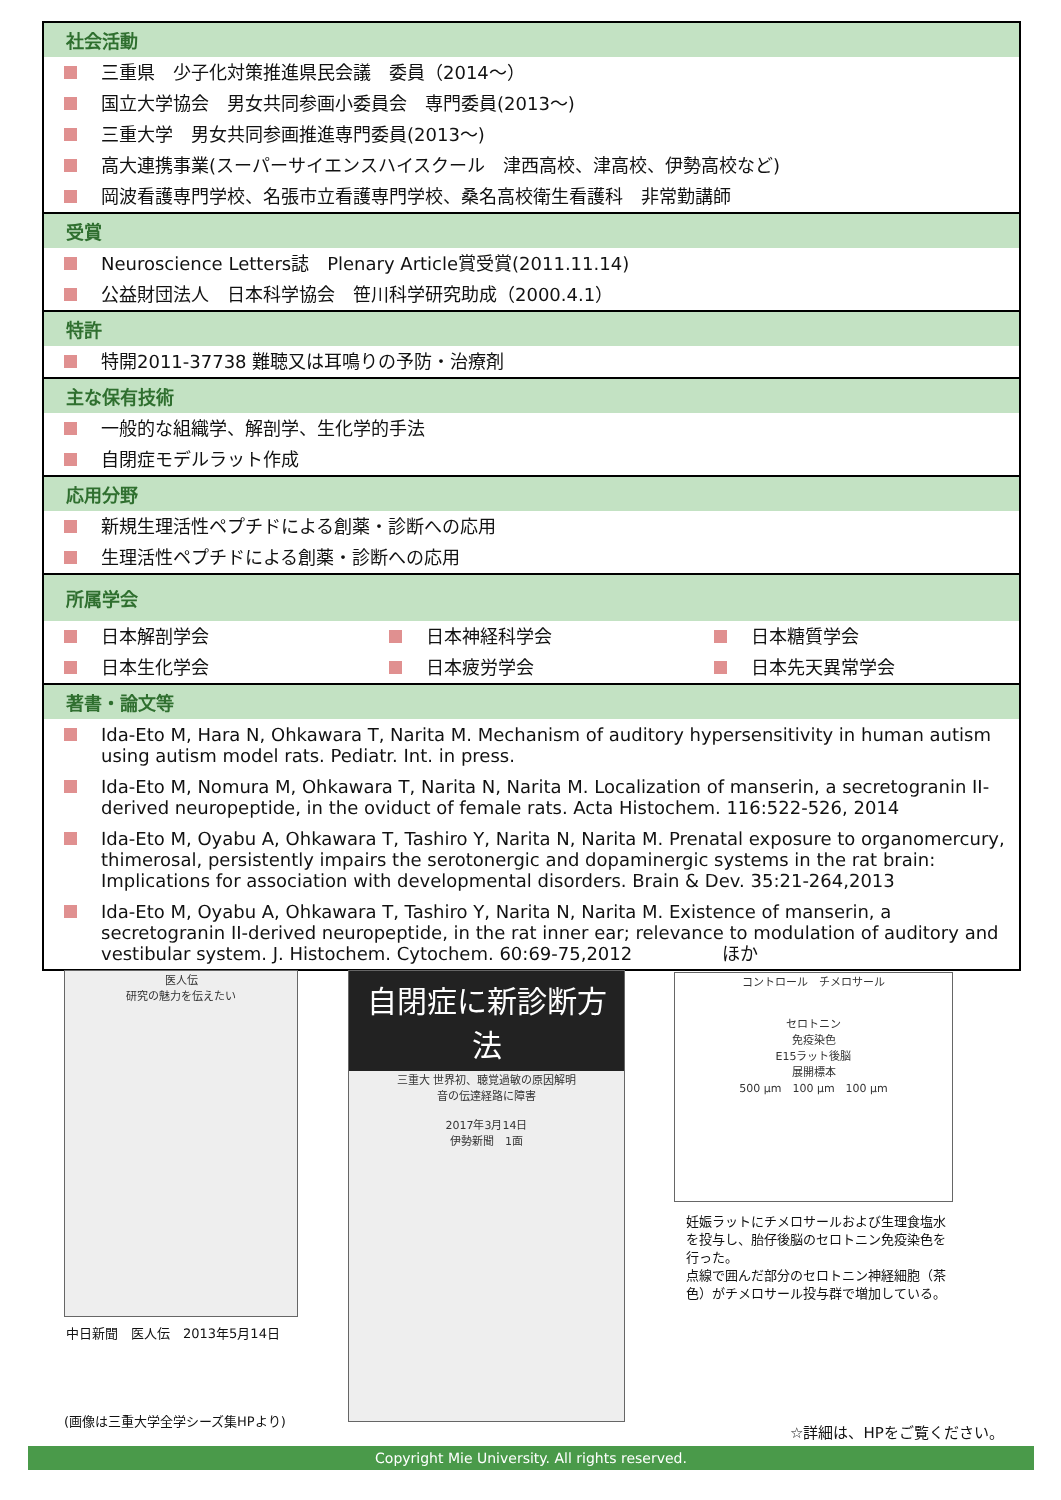社会活動
三重県　少子化対策推進県民会議　委員（2014～）
国立大学協会　男女共同参画小委員会　専門委員(2013～)
三重大学　男女共同参画推進専門委員(2013～)
高大連携事業(スーパーサイエンスハイスクール　津西高校、津高校、伊勢高校など)
岡波看護専門学校、名張市立看護専門学校、桑名高校衛生看護科　非常勤講師
受賞
Neuroscience Letters誌　Plenary Article賞受賞(2011.11.14)
公益財団法人　日本科学協会　笹川科学研究助成（2000.4.1）
特許
特開2011-37738 難聴又は耳鳴りの予防・治療剤
主な保有技術
一般的な組織学、解剖学、生化学的手法
自閉症モデルラット作成
応用分野
新規生理活性ペプチドによる創薬・診断への応用
生理活性ペプチドによる創薬・診断への応用
所属学会
日本解剖学会
日本神経科学会
日本糖質学会
日本生化学会
日本疲労学会
日本先天異常学会
著書・論文等
Ida-Eto M, Hara N, Ohkawara T, Narita M. Mechanism of auditory hypersensitivity in human autism using autism model rats. Pediatr. Int. in press.
Ida-Eto M, Nomura M, Ohkawara T, Narita N, Narita M. Localization of manserin, a secretogranin II-derived neuropeptide, in the oviduct of female rats. Acta Histochem. 116:522-526, 2014
Ida-Eto M, Oyabu A, Ohkawara T, Tashiro Y, Narita N, Narita M. Prenatal exposure to organomercury, thimerosal, persistently impairs the serotonergic and dopaminergic systems in the rat brain: Implications for association with developmental disorders. Brain & Dev. 35:21-264,2013
Ida-Eto M, Oyabu A, Ohkawara T, Tashiro Y, Narita N, Narita M. Existence of manserin, a secretogranin II-derived neuropeptide, in the rat inner ear; relevance to modulation of auditory and vestibular system. J. Histochem. Cytochem. 60:69-75,2012　　　　　ほか
医人伝
研究の魅力を伝えたい
中日新聞　医人伝　2013年5月14日
自閉症に新診断方法
三重大 世界初、聴覚過敏の原因解明
音の伝達経路に障害
2017年3月14日
伊勢新聞　1面
コントロール　チメロサール
セロトニン
免疫染色
E15ラット後脳
展開標本
500 µm　100 µm　100 µm
妊娠ラットにチメロサールおよび生理食塩水を投与し、胎仔後脳のセロトニン免疫染色を行った。
点線で囲んだ部分のセロトニン神経細胞（茶色）がチメロサール投与群で増加している。
(画像は三重大学全学シーズ集HPより)
☆詳細は、HPをご覧ください。
Copyright Mie University. All rights reserved.